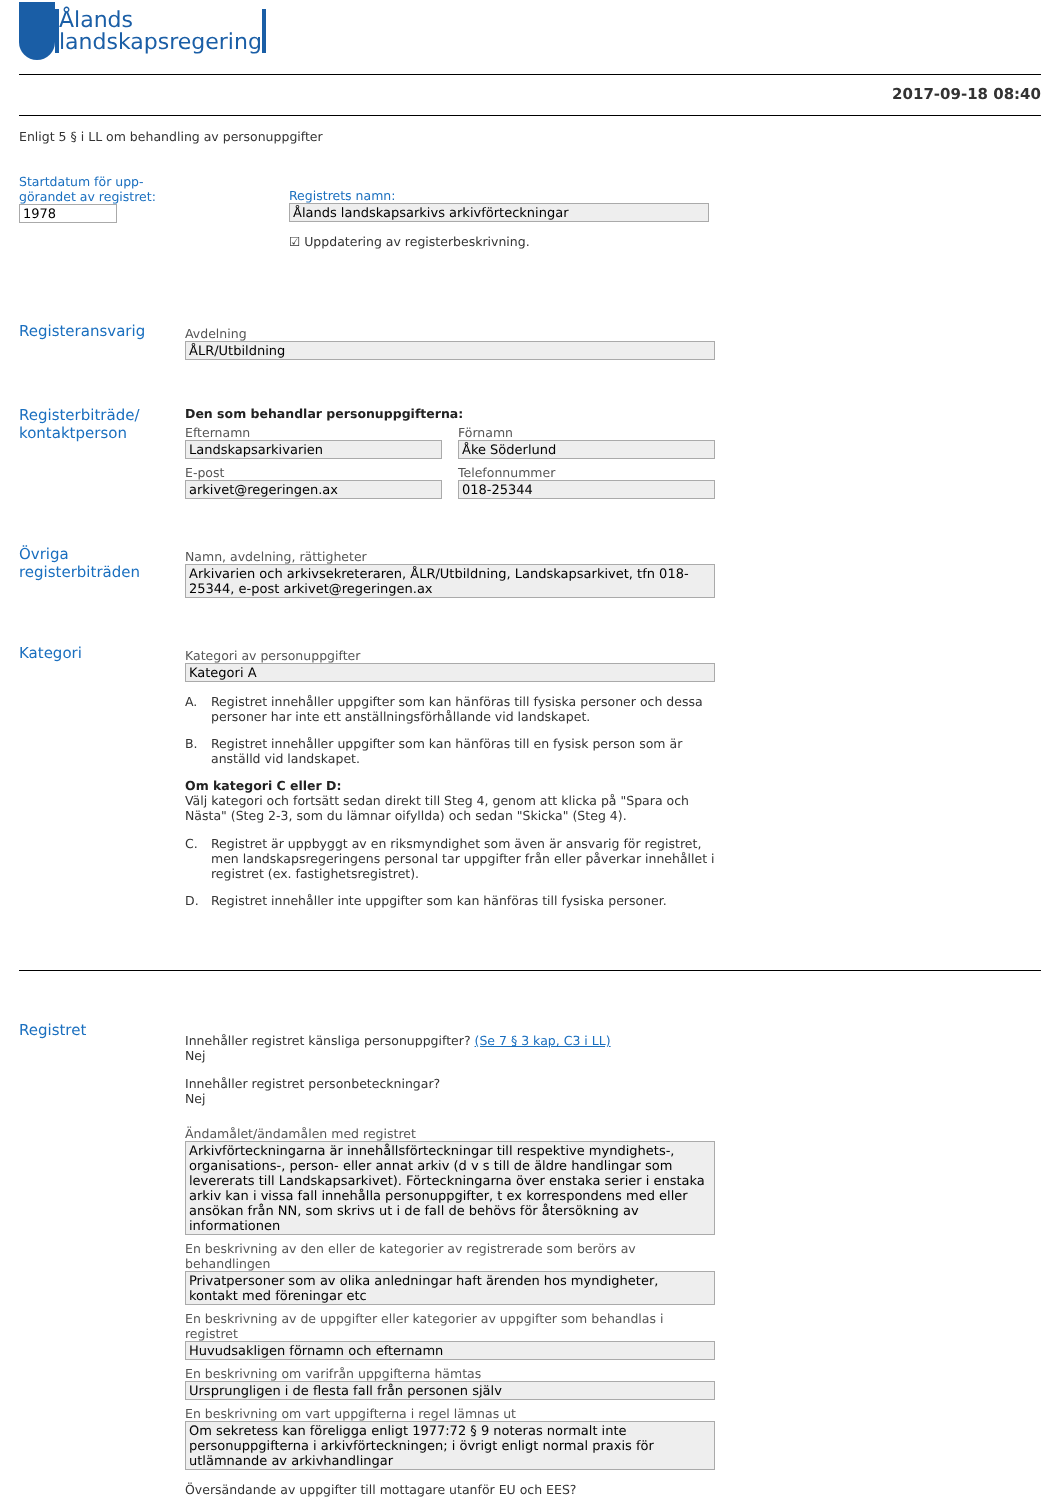Ålands
landskapsregering
2017-09-18 08:40
Enligt 5 § i LL om behandling av personuppgifter
Startdatum för upp-
görandet av registret:
1978
Registrets namn:
Ålands landskapsarkivs arkivförteckningar
☑ Uppdatering av registerbeskrivning.
Registeransvarig
Avdelning
ÅLR/Utbildning
Registerbiträde/
kontaktperson
Den som behandlar personuppgifterna:
Efternamn
Landskapsarkivarien
E-post
arkivet@regeringen.ax
Förnamn
Åke Söderlund
Telefonnummer
018-25344
Övriga
registerbiträden
Namn, avdelning, rättigheter
Arkivarien och arkivsekreteraren, ÅLR/Utbildning, Landskapsarkivet, tfn 018-25344, e-post arkivet@regeringen.ax
Kategori
Kategori av personuppgifter
Kategori A
A. Registret innehåller uppgifter som kan hänföras till fysiska personer och dessa personer har inte ett anställningsförhållande vid landskapet.
B. Registret innehåller uppgifter som kan hänföras till en fysisk person som är anställd vid landskapet.
Om kategori C eller D:
Välj kategori och fortsätt sedan direkt till Steg 4, genom att klicka på "Spara och Nästa" (Steg 2-3, som du lämnar oifyllda) och sedan "Skicka" (Steg 4).
C. Registret är uppbyggt av en riksmyndighet som även är ansvarig för registret, men landskapsregeringens personal tar uppgifter från eller påverkar innehållet i registret (ex. fastighetsregistret).
D. Registret innehåller inte uppgifter som kan hänföras till fysiska personer.
Registret
Innehåller registret känsliga personuppgifter? (Se 7 § 3 kap, C3 i LL)
Nej
Innehåller registret personbeteckningar?
Nej
Ändamålet/ändamålen med registret
Arkivförteckningarna är innehållsförteckningar till respektive myndighets-, organisations-, person- eller annat arkiv (d v s till de äldre handlingar som levererats till Landskapsarkivet). Förteckningarna över enstaka serier i enstaka arkiv kan i vissa fall innehålla personuppgifter, t ex korrespondens med eller ansökan från NN, som skrivs ut i de fall de behövs för återsökning av informationen
En beskrivning av den eller de kategorier av registrerade som berörs av behandlingen
Privatpersoner som av olika anledningar haft ärenden hos myndigheter, kontakt med föreningar etc
En beskrivning av de uppgifter eller kategorier av uppgifter som behandlas i registret
Huvudsakligen förnamn och efternamn
En beskrivning om varifrån uppgifterna hämtas
Ursprungligen i de flesta fall från personen själv
En beskrivning om vart uppgifterna i regel lämnas ut
Om sekretess kan föreligga enligt 1977:72 § 9 noteras normalt inte personuppgifterna i arkivförteckningen; i övrigt enligt normal praxis för utlämnande av arkivhandlingar
Översändande av uppgifter till mottagare utanför EU och EES?